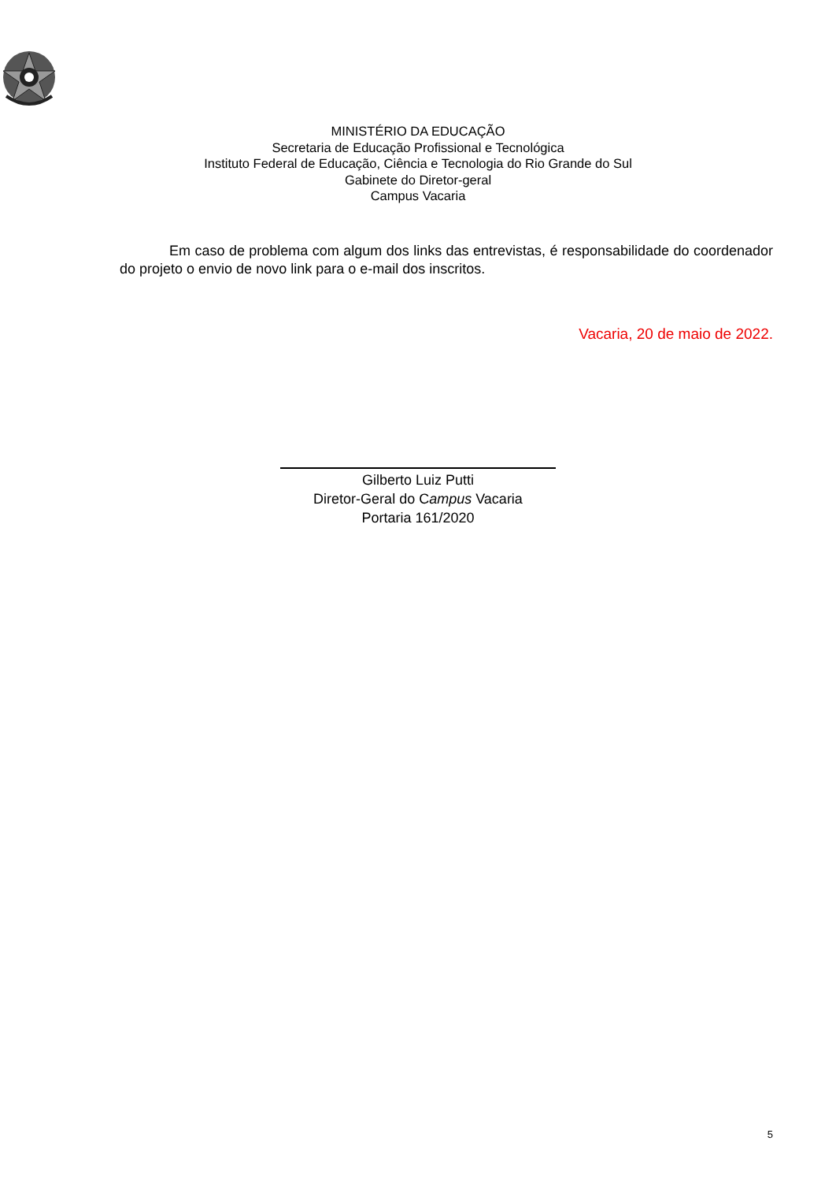MINISTÉRIO DA EDUCAÇÃO
Secretaria de Educação Profissional e Tecnológica
Instituto Federal de Educação, Ciência e Tecnologia do Rio Grande do Sul
Gabinete do Diretor-geral
Campus Vacaria
Em caso de problema com algum dos links das entrevistas, é responsabilidade do coordenador do projeto o envio de novo link para o e-mail dos inscritos.
Vacaria, 20 de maio de 2022.
Gilberto Luiz Putti
Diretor-Geral do Campus Vacaria
Portaria 161/2020
5